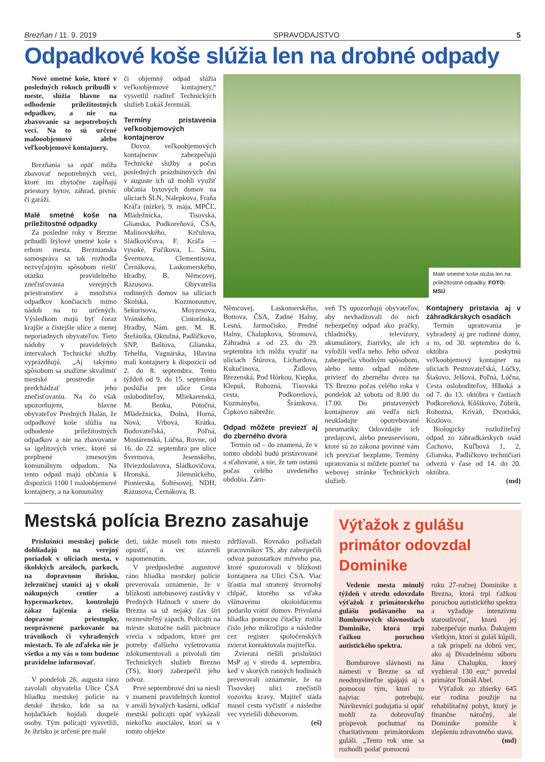Brezňan / 11. 9. 2019 SPRAVODAJSTVO 5
Odpadkové koše slúžia len na drobné odpady
Nové smetné koše, ktoré v posledných rokoch pribudli v meste, slúžia hlavne na odhodenie príležitostných odpadkov, a nie na zbavovanie sa nepotrebných vecí. Na to sú určené malooobjemové alebo veľkoobjemové kontajnery.
Brezňania sa opäť môžu zbavovať nepotrebných vecí, ktoré im zbytočne zapĺňajú priestory bytov, záhrad, pivníc či garáží.
Malé smetné koše na príležitostné odpadky
Za posledné roky v Brezne pribudli štýlové smetné koše s erbom mesta. Breznianska samospráva sa tak rozhodla nezvyčajným spôsobom riešiť otázku pravidelného znečisťovania verejných priestranstiev a množstva odpadkov končiacich mimo nádob na to určených. Výsledkom majú byť čoraz krajšie a čistejšie ulice a menej neporiadnych obyvateľov. Tieto nádoby v pravidelných intervaloch Technické služby vyprázdňujú. „Aj takýmto spôsobom sa snažíme skvalitniť mestské prostredie a predchádzať jeho znečisťovaniu. Na čo však upozorňujem, hlavne obyvateľov Predných Halán, že odpadkové koše slúžia na odhodenie príležitostných odpadkov a nie na zbavovanie sa igelitových vriec, ktoré sú preplnené zmesovým komunálnym odpadom. Na tento odpad majú občania k dispozícii 1100 l maloobjemové kontajnery, a na komunálny
či objemný odpad slúžia veľkoobjemové kontajnery,“ vysvetlil riaditeľ Technických služieb Lukáš Jeremiáš.
Termíny pristavenia veľkoobjemových kontajnerov
Dovoz veľkoobjemových kontajnerov zabezpečujú Technické služby a počas posledných prázdninových dní v auguste ich už mohli využiť občania bytových domov na uliciach ŠLN, Nálepkova, Fraňa Kráľa (nízke), 9. mája, MPČĽ, Mládežnícka, Tisovská, Glianska, Podkoreňová, ČSA, Malinovského, Krčulova, Sládkovičova, F. Kráľa – vysoké, Fučíkova, L. Sáru, Švermova, Clementisova, Černákova, Laskomerského, Hradby, B. Němcovej, Rázusova. Obyvatelia rodinných domov na uliciach Školská, Kozmonautov, Sekurisova, Moyzesova, Vránskeho, Cintorínska, Hradby, Nám. gen. M. R. Štefánika, Okružná, Padličkovo, SNP, Baštova, Glianska, Tehelňa, Vagnárska, Hlavina mali kontajnery k dispozícii od 2. do 8. septembra. Tento týždeň od 9. do 15. septembra poslúžia pre ulice Cesta osloboditeľov, Mliekarenská, M. Benku, Potočná, Mládežnícka, Dolná, Horná, Nová, Vrbová, Krátka, Budovateľská, Poľná, Mostárenská, Lúčna, Rovne, od 16. do 22. septembra pre ulice Švermova, Jesenského, Hviezdoslavova, Sládkovičova, Hronská, Jilemnického, Pionierska, Šoltésovej, NDH, Rázusova, Černákova, B.
Malé smetné koše slúžia len na príležitostné odpadky. FOTO: MSÚ
Němcovej, Laskomerského, Bottova, ČSA, Zadné Halny, Lesná, Jarmočisko, Predné Halny, Chalupkova, Stromová, Záhradná a od 23. do 29. septembra ich môžu využiť na uliciach Štúrova, Lichardova, Kukučínova, Židlovo, Brezenská, Pod Hôrkou, Kiepka, Klepuš, Rohozná, Tisovská cesta, Podkoreňová, Kuzmányho, Šrámkova, Čipkovo nábrežie.
Odpad môžete previezť aj do zberného dvora
Termín od – do znamená, že v tomto období budú pristavované a sťahované, a nie, že tam ostanú počas celého uvedeného obdobia. Záro-
veň TS upozorňujú obyvateľov, aby nevhadzovali do nich nebezpečný odpad ako práčky, chladničky, televízory, akumulátory, žiarivky, ale ich vyložili vedľa neho. Jeho odvoz zabezpečia vhodným spôsobom, alebo tento odpad môžete priviezť do zberného dvora na TS Brezno počas celého roka v pondelok až sobotu od 8.00 do 17.00. Do pristavených kontajnerov ani vedľa nich neukladajte opotrebované pneumatiky. Odovzdajte ich predajcovi, alebo pneuservisom, ktoré sú zo zákona povinné vám ich prevziať bezplatne. Termíny upratovania si môžete pozrieť na webovej stránke Technických služieb.
Kontajnery pristavia aj v záhradkárskych osadách
Termín upratovania je vyhradený aj pre rodinné domy, a to, od 30. septembra do 6. októbra poskytnú veľkoobjemový kontajner na uliciach Pestrovateľská, Lúčky, Šiašovo, Jelšová, Poľná, Lúčna, Cesta osloboditeľov, Hlboká a od 7. do 13. októbra v častiach Podkoreňová, Kôšikovo, Zúbrik, Rohozná, Kriváň, Dvoriská, Kozlovo.
Biologicky rozložiteľný odpad zo záhradkárskych osád Čachovo, Kuľbová 1, 2, Glianska, Padličkovo techničiari odvezú v čase od 14. do 20. októbra.
(md)
Mestská polícia Brezno zasahuje
Príslušníci mestskej polície dohliadajú na verejný poriadok v uliciach mesta, v školských areáloch, parkoch, na dopravnom ihrisku, železničnej stanici aj v okolí nákupných centier a hypermarketov, kontrolujú zákaz fajčenia a riešia dopravné priestupky, neoprávnené parkovanie na trávnikoch či vyhradených miestach. To ale zďaleka nie je všetko a my vás o tom budeme pravidelne informovať.
V pondelok 26. augusta ráno zavolali obyvatelia Ulice ČSA hliadku mestskej polície na detské ihrisko, kde sa na hojdačkách hojdali dospelé osoby. Tým policajti vysvetlili, že ihrisko je určené pre malé
deti, takže museli toto miesto opustiť, a vec uzavreli napomenutím.
V predposledné augustové ráno hliadka mestskej polície preverovala oznámenie, že v blízkosti autobusovej zastávky v Predných Halnoch v smere do Brezna sa už nejaký čas šíri neznesiteľný zápach. Policajti na mieste skutočne našli páchnuce vrecia s odpadom, ktoré pre potreby ďalšieho vyšetrovania zdokumentovali a privolali tím Technických služieb Brezno (TS), ktorý zabezpečil jeho odvoz.
Prvé septembrové dni sa niesli v znamení pravidelných kontrol v areáli bývalých kasární, odkiaľ mestskí policajti opäť vykázali niekoľko asociálov, ktorí sa v tomto objekte
zdržiavali. Rovnako požiadali pracovníkov TS, aby zabezpečili odvoz pozostatkov mŕtveho psa, ktoré spozorovali v blízkosti kontajnera na Ulici ČSA. Viac šťastia mal stratený štvornohý chlpáč, ktorého sa vďaka všímavému okoloidúcemu podarilo vrátiť domov. Privolaná hliadka pomocou čítačky zistila číslo jeho mikročipu a následne cez register spoločenských zvierat kontaktovala majiteľku.
Zvieratá riešili príslušníci MsP aj v stredu 4. septembra, keď v skorých ranných hodinách preverovali oznámenie, že na Tisovskej ulici znečistili vozovku kravy. Majiteľ stáda musel cestu vyčistiť a následne vec vyriešili dohovorom.
(eš)
Výťažok z gulášu primátor odovzdal Dominike
Vedenie mesta minulý týždeň v stredu odovzdalo výťažok z primátorského gulášu podávaného na Bomburových slávnostiach Dominike, ktorá trpí ťažkou poruchou autistického spektra.
Bomburove slávnosti na námestí v Brezne sa už neodmysliteľne spájajú aj s pomocou tým, ktorí to najviac potrebujú. Návštevníci podujatia si opäť mohli za dobrovoľný príspevok pochutnať na charitatívnom primátorskom guláši. „Tento rok sme sa rozhodli podať pomocnú
ruku 27-ročnej Dominike z Brezna, ktorá trpí ťažkou poruchou autistického spektra a vyžaduje intenzívnu starostlivosť, ktorú jej zabezpečuje matka. Ďakujem všetkým, ktorí si guláš kúpili, a tak prispeli na dobrú vec, ako aj Divadelnému súboru Jána Chalupku, ktorý vyzbieral 130 eur,“ povedal primátor Tomáš Abel.
Výťažok zo zbierky 645 eur rodina použije na rehabilitačný pobyt, ktorý je finančne náročný, ale Dominike pomôže k zlepšeniu zdravotného stavu.
(md)